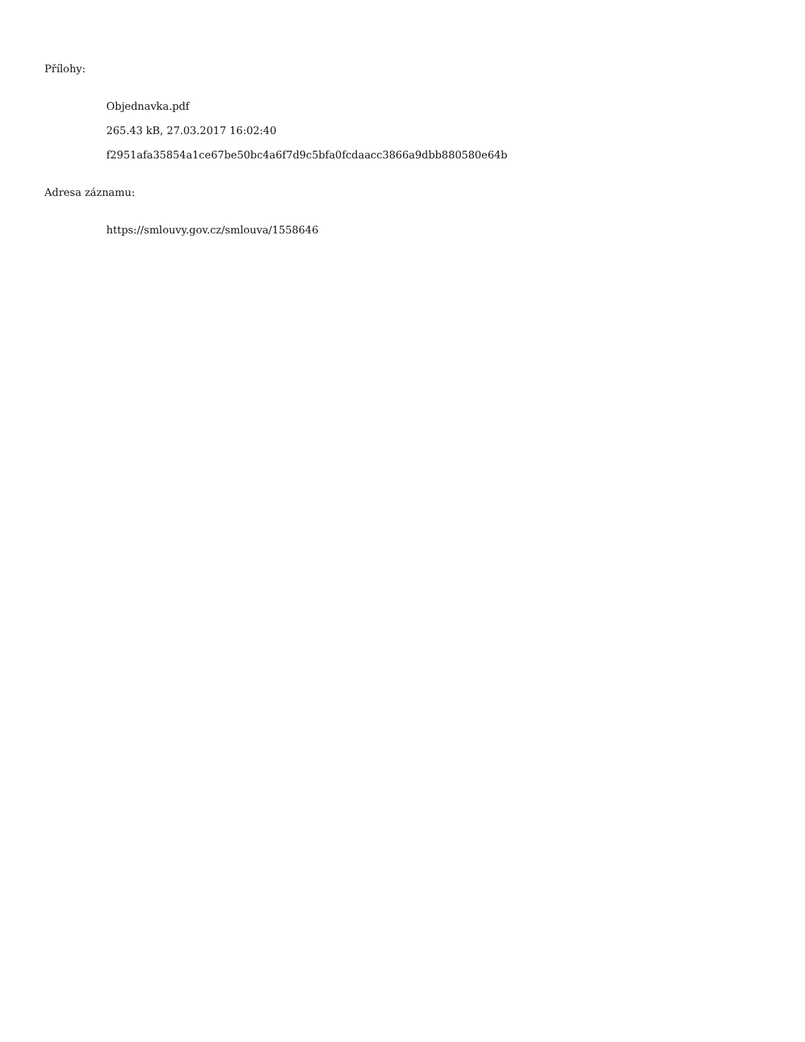Přílohy:
Objednavka.pdf
265.43 kB, 27.03.2017 16:02:40
f2951afa35854a1ce67be50bc4a6f7d9c5bfa0fcdaacc3866a9dbb880580e64b
Adresa záznamu:
https://smlouvy.gov.cz/smlouva/1558646